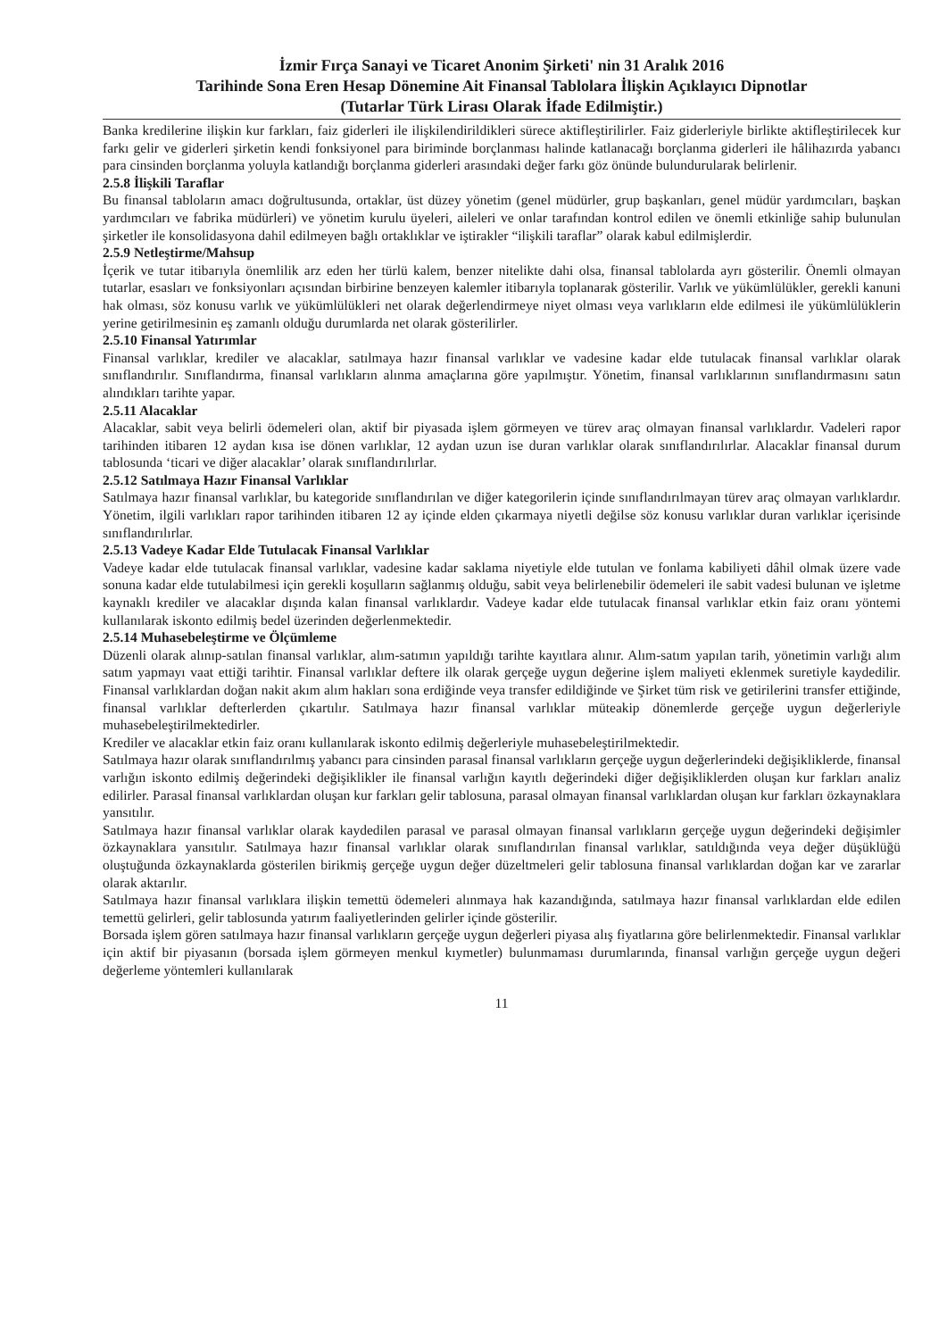İzmir Fırça Sanayi ve Ticaret Anonim Şirketi' nin 31 Aralık 2016
Tarihinde Sona Eren Hesap Dönemine Ait Finansal Tablolara İlişkin Açıklayıcı Dipnotlar
(Tutarlar Türk Lirası Olarak İfade Edilmiştir.)
Banka kredilerine ilişkin kur farkları, faiz giderleri ile ilişkilendirildikleri sürece aktifleştirilirler. Faiz giderleriyle birlikte aktifleştirilecek kur farkı gelir ve giderleri şirketin kendi fonksiyonel para biriminde borçlanması halinde katlanacağı borçlanma giderleri ile hâlihazırda yabancı para cinsinden borçlanma yoluyla katlandığı borçlanma giderleri arasındaki değer farkı göz önünde bulundurularak belirlenir.
2.5.8 İlişkili Taraflar
Bu finansal tabloların amacı doğrultusunda, ortaklar, üst düzey yönetim (genel müdürler, grup başkanları, genel müdür yardımcıları, başkan yardımcıları ve fabrika müdürleri) ve yönetim kurulu üyeleri, aileleri ve onlar tarafından kontrol edilen ve önemli etkinliğe sahip bulunulan şirketler ile konsolidasyona dahil edilmeyen bağlı ortaklıklar ve iştirakler “ilişkili taraflar” olarak kabul edilmişlerdir.
2.5.9 Netleştirme/Mahsup
İçerik ve tutar itibarıyla önemlilik arz eden her türlü kalem, benzer nitelikte dahi olsa, finansal tablolarda ayrı gösterilir. Önemli olmayan tutarlar, esasları ve fonksiyonları açısından birbirine benzeyen kalemler itibarıyla toplanarak gösterilir. Varlık ve yükümlülükler, gerekli kanuni hak olması, söz konusu varlık ve yükümlülükleri net olarak değerlendirmeye niyet olması veya varlıkların elde edilmesi ile yükümlülüklerin yerine getirilmesinin eş zamanlı olduğu durumlarda net olarak gösterilirler.
2.5.10 Finansal Yatırımlar
Finansal varlıklar, krediler ve alacaklar, satılmaya hazır finansal varlıklar ve vadesine kadar elde tutulacak finansal varlıklar olarak sınıflandırılır. Sınıflandırma, finansal varlıkların alınma amaçlarına göre yapılmıştır. Yönetim, finansal varlıklarının sınıflandırmasını satın alındıkları tarihte yapar.
2.5.11 Alacaklar
Alacaklar, sabit veya belirli ödemeleri olan, aktif bir piyasada işlem görmeyen ve türev araç olmayan finansal varlıklardır. Vadeleri rapor tarihinden itibaren 12 aydan kısa ise dönen varlıklar, 12 aydan uzun ise duran varlıklar olarak sınıflandırılırlar. Alacaklar finansal durum tablosunda ‘ticari ve diğer alacaklar’ olarak sınıflandırılırlar.
2.5.12 Satılmaya Hazır Finansal Varlıklar
Satılmaya hazır finansal varlıklar, bu kategoride sınıflandırılan ve diğer kategorilerin içinde sınıflandırılmayan türev araç olmayan varlıklardır. Yönetim, ilgili varlıkları rapor tarihinden itibaren 12 ay içinde elden çıkarmaya niyetli değilse söz konusu varlıklar duran varlıklar içerisinde sınıflandırılırlar.
2.5.13 Vadeye Kadar Elde Tutulacak Finansal Varlıklar
Vadeye kadar elde tutulacak finansal varlıklar, vadesine kadar saklama niyetiyle elde tutulan ve fonlama kabiliyeti dâhil olmak üzere vade sonuna kadar elde tutulabilmesi için gerekli koşulların sağlanmış olduğu, sabit veya belirlenebilir ödemeleri ile sabit vadesi bulunan ve işletme kaynaklı krediler ve alacaklar dışında kalan finansal varlıklardır. Vadeye kadar elde tutulacak finansal varlıklar etkin faiz oranı yöntemi kullanılarak iskonto edilmiş bedel üzerinden değerlenmektedir.
2.5.14 Muhasebeleştirme ve Ölçümleme
Düzenli olarak alınıp-satılan finansal varlıklar, alım-satımın yapıldığı tarihte kayıtlara alınır. Alım-satım yapılan tarih, yönetimin varlığı alım satım yapmayı vaat ettiği tarihtir. Finansal varlıklar deftere ilk olarak gerçeğe uygun değerine işlem maliyeti eklenmek suretiyle kaydedilir. Finansal varlıklardan doğan nakit akım alım hakları sona erdiğinde veya transfer edildiğinde ve Şirket tüm risk ve getirilerini transfer ettiğinde, finansal varlıklar defterlerden çıkartılır. Satılmaya hazır finansal varlıklar müteakip dönemlerde gerçeğe uygun değerleriyle muhasebeleştirilmektedirler.
Krediler ve alacaklar etkin faiz oranı kullanılarak iskonto edilmiş değerleriyle muhasebeleştirilmektedir.
Satılmaya hazır olarak sınıflandırılmış yabancı para cinsinden parasal finansal varlıkların gerçeğe uygun değerlerindeki değişikliklerde, finansal varlığın iskonto edilmiş değerindeki değişiklikler ile finansal varlığın kayıtlı değerindeki diğer değişikliklerden oluşan kur farkları analiz edilirler. Parasal finansal varlıklardan oluşan kur farkları gelir tablosuna, parasal olmayan finansal varlıklardan oluşan kur farkları özkaynaklara yansıtılır.
Satılmaya hazır finansal varlıklar olarak kaydedilen parasal ve parasal olmayan finansal varlıkların gerçeğe uygun değerindeki değişimler özkaynaklara yansıtılır. Satılmaya hazır finansal varlıklar olarak sınıflandırılan finansal varlıklar, satıldığında veya değer düşüklüğü oluştuğunda özkaynaklarda gösterilen birikmiş gerçeğe uygun değer düzeltmeleri gelir tablosuna finansal varlıklardan doğan kar ve zararlar olarak aktarılır.
Satılmaya hazır finansal varlıklara ilişkin temettü ödemeleri alınmaya hak kazandığında, satılmaya hazır finansal varlıklardan elde edilen temettü gelirleri, gelir tablosunda yatırım faaliyetlerinden gelirler içinde gösterilir.
Borsada işlem gören satılmaya hazır finansal varlıkların gerçeğe uygun değerleri piyasa alış fiyatlarına göre belirlenmektedir. Finansal varlıklar için aktif bir piyasanın (borsada işlem görmeyen menkul kıymetler) bulunmaması durumlarında, finansal varlığın gerçeğe uygun değeri değerleme yöntemleri kullanılarak
11